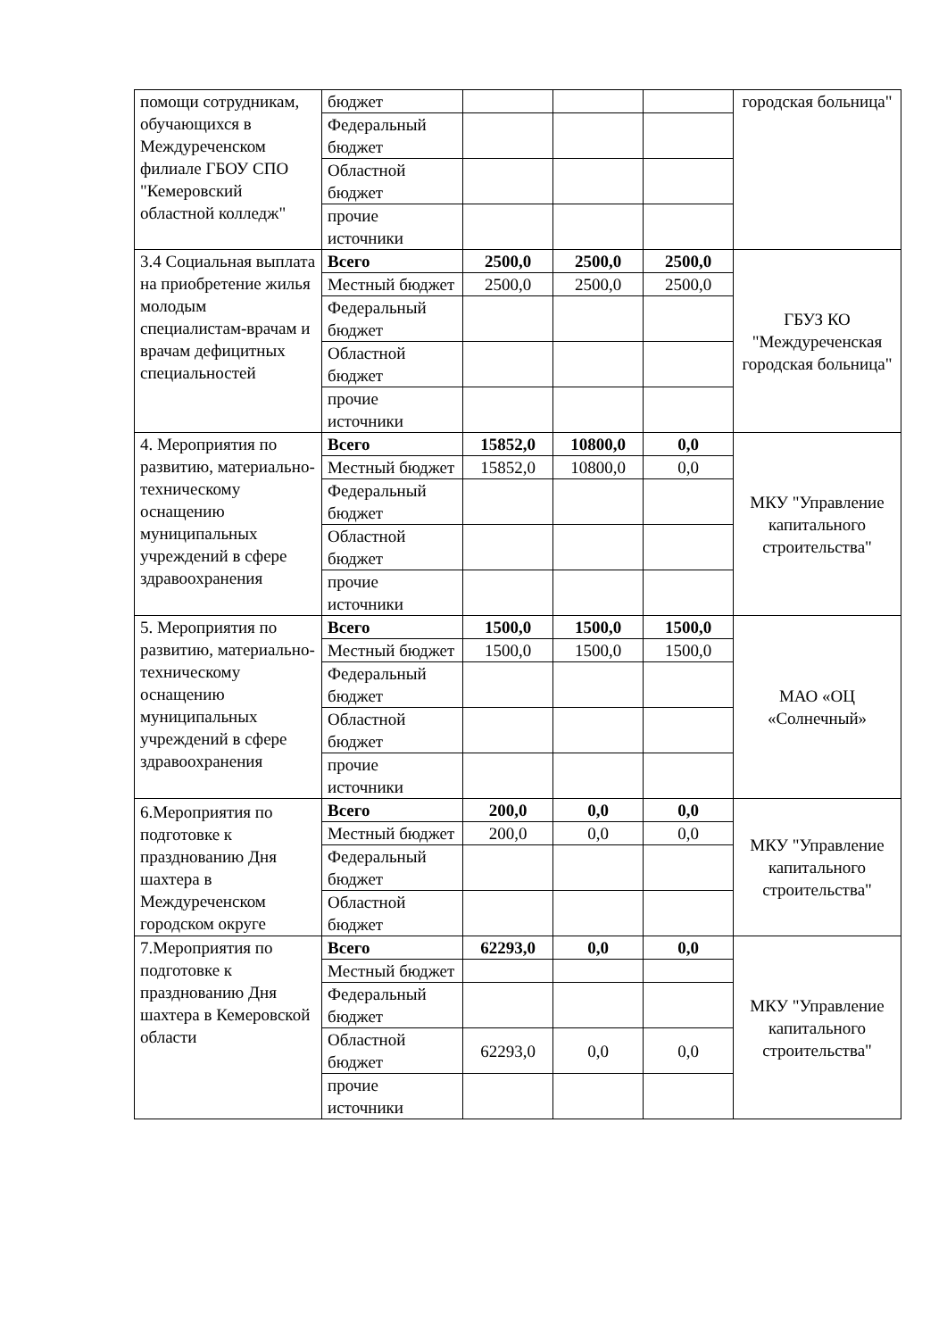| помощи сотрудникам, обучающихся в Междуреченском филиале ГБОУ СПО "Кемеровский областной колледж" | бюджет | | | | городская больница" |
| | Федеральный бюджет | | | | |
| | Областной бюджет | | | | |
| | прочие источники | | | | |
| 3.4 Социальная выплата на приобретение жилья молодым специалистам-врачам и врачам дефицитных специальностей | Всего | 2500,0 | 2500,0 | 2500,0 | ГБУЗ КО "Междуреченская городская больница" |
| | Местный бюджет | 2500,0 | 2500,0 | 2500,0 | |
| | Федеральный бюджет | | | | |
| | Областной бюджет | | | | |
| | прочие источники | | | | |
| 4. Мероприятия по развитию, материально-техническому оснащению муниципальных учреждений в сфере здравоохранения | Всего | 15852,0 | 10800,0 | 0,0 | МКУ "Управление капитального строительства" |
| | Местный бюджет | 15852,0 | 10800,0 | 0,0 | |
| | Федеральный бюджет | | | | |
| | Областной бюджет | | | | |
| | прочие источники | | | | |
| 5. Мероприятия по развитию, материально-техническому оснащению муниципальных учреждений в сфере здравоохранения | Всего | 1500,0 | 1500,0 | 1500,0 | МАО «ОЦ «Солнечный» |
| | Местный бюджет | 1500,0 | 1500,0 | 1500,0 | |
| | Федеральный бюджет | | | | |
| | Областной бюджет | | | | |
| | прочие источники | | | | |
| 6.Мероприятия по подготовке к празднованию Дня шахтера в Междуреченском городском округе | Всего | 200,0 | 0,0 | 0,0 | МКУ "Управление капитального строительства" |
| | Местный бюджет | 200,0 | 0,0 | 0,0 | |
| | Федеральный бюджет | | | | |
| | Областной бюджет | | | | |
| 7.Мероприятия по подготовке к празднованию Дня шахтера в Кемеровской области | Всего | 62293,0 | 0,0 | 0,0 | МКУ "Управление капитального строительства" |
| | Местный бюджет | | | | |
| | Федеральный бюджет | | | | |
| | Областной бюджет | 62293,0 | 0,0 | 0,0 | |
| | прочие источники | | | | |